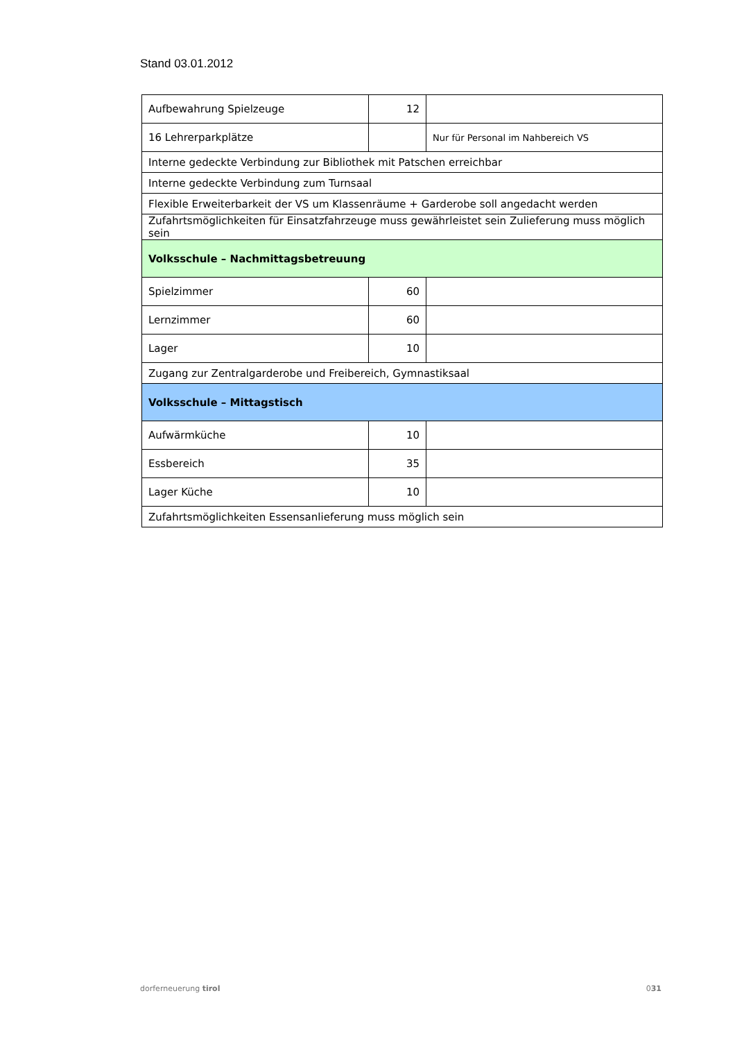Stand 03.01.2012
| Aufbewahrung Spielzeuge | 12 | |
| 16 Lehrerparkplätze | | Nur für Personal im Nahbereich VS |
| Interne gedeckte Verbindung zur Bibliothek mit Patschen erreichbar | | |
| Interne gedeckte Verbindung zum Turnsaal | | |
| Flexible Erweiterbarkeit der VS um Klassenräume + Garderobe soll angedacht werden | | |
| Zufahrtsmöglichkeiten für Einsatzfahrzeuge muss gewährleistet sein Zulieferung muss möglich sein | | |
| Volksschule – Nachmittagsbetreuung | | |
| Spielzimmer | 60 | |
| Lernzimmer | 60 | |
| Lager | 10 | |
| Zugang zur Zentralgarderobe und Freibereich, Gymnastiksaal | | |
| Volksschule – Mittagstisch | | |
| Aufwärmküche | 10 | |
| Essbereich | 35 | |
| Lager Küche | 10 | |
| Zufahrtsmöglichkeiten Essensanlieferung muss möglich sein | | |
dorferneuerung tirol 031